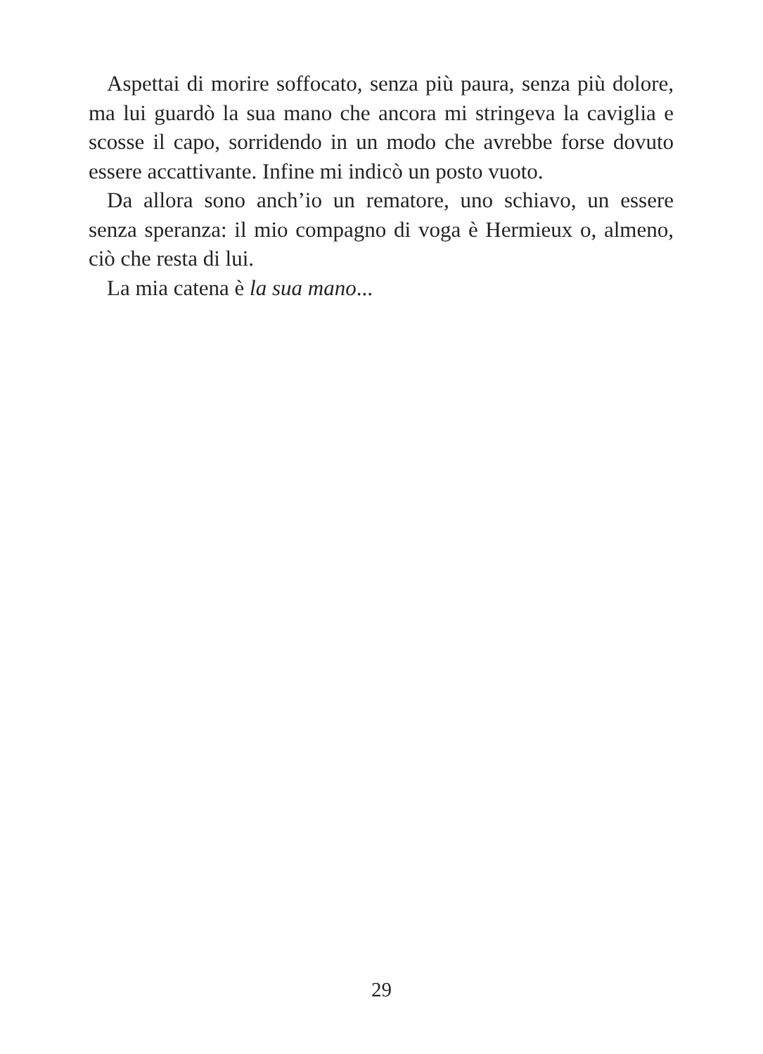Aspettai di morire soffocato, senza più paura, senza più dolore, ma lui guardò la sua mano che ancora mi stringeva la caviglia e scosse il capo, sorridendo in un modo che avrebbe forse dovuto essere accattivante. Infine mi indicò un posto vuoto.
Da allora sono anch’io un rematore, uno schiavo, un essere senza speranza: il mio compagno di voga è Hermieux o, almeno, ciò che resta di lui.
La mia catena è la sua mano...
29